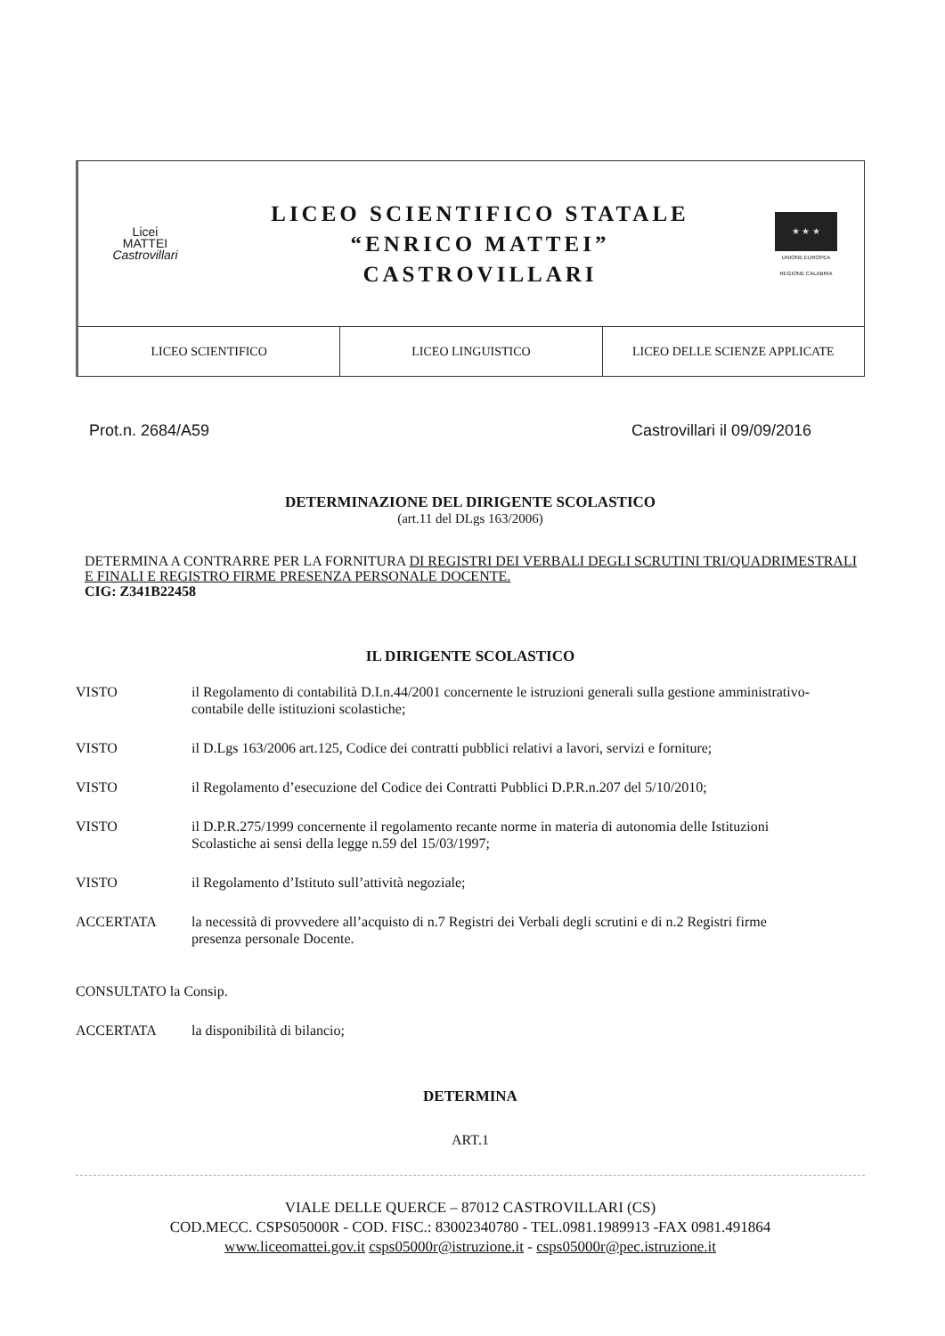Licei
MATTEI
Castrovillari
LICEO SCIENTIFICO STATALE
“ENRICO MATTEI”
CASTROVILLARI
★ ★ ★
UNIONE EUROPEA
REGIONE CALABRIA
LICEO SCIENTIFICO LICEO LINGUISTICO LICEO DELLE SCIENZE APPLICATE
Prot.n. 2684/A59 Castrovillari il 09/09/2016
DETERMINAZIONE DEL DIRIGENTE SCOLASTICO
(art.11 del DLgs 163/2006)
DETERMINA A CONTRARRE PER LA FORNITURA DI REGISTRI DEI VERBALI DEGLI SCRUTINI TRI/QUADRIMESTRALI E FINALI E REGISTRO FIRME PRESENZA PERSONALE DOCENTE.
CIG: Z341B22458
IL DIRIGENTE SCOLASTICO
VISTO il Regolamento di contabilità D.I.n.44/2001 concernente le istruzioni generali sulla gestione amministrativo-contabile delle istituzioni scolastiche;
VISTO il D.Lgs 163/2006 art.125, Codice dei contratti pubblici relativi a lavori, servizi e forniture;
VISTO il Regolamento d’esecuzione del Codice dei Contratti Pubblici D.P.R.n.207 del 5/10/2010;
VISTO il D.P.R.275/1999 concernente il regolamento recante norme in materia di autonomia delle Istituzioni Scolastiche ai sensi della legge n.59 del 15/03/1997;
VISTO il Regolamento d’Istituto sull’attività negoziale;
ACCERTATA la necessità di provvedere all’acquisto di n.7 Registri dei Verbali degli scrutini e di n.2 Registri firme presenza personale Docente.
CONSULTATO la Consip.
ACCERTATA la disponibilità di bilancio;
DETERMINA
ART.1
VIALE DELLE QUERCE – 87012 CASTROVILLARI (CS)
COD.MECC. CSPS05000R - COD. FISC.: 83002340780 - TEL.0981.1989913 -FAX 0981.491864
www.liceomattei.gov.it csps05000r@istruzione.it - csps05000r@pec.istruzione.it